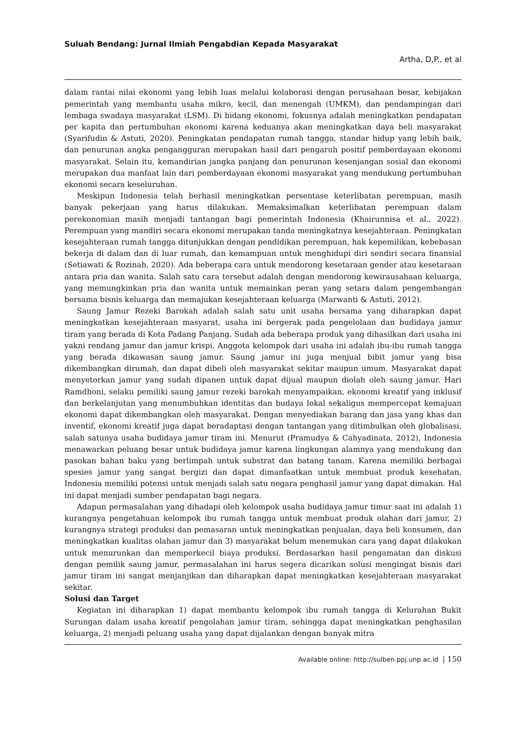Suluah Bendang: Jurnal Ilmiah Pengabdian Kepada Masyarakat
Artha, D,P., et al
dalam rantai nilai ekonomi yang lebih luas melalui kolaborasi dengan perusahaan besar, kebijakan pemerintah yang membantu usaha mikro, kecil, dan menengah (UMKM), dan pendampingan dari lembaga swadaya masyarakat (LSM). Di bidang ekonomi, fokusnya adalah meningkatkan pendapatan per kapita dan pertumbuhan ekonomi karena keduanya akan meningkatkan daya beli masyarakat (Syarifudin & Astuti, 2020). Peningkatan pendapatan rumah tangga, standar hidup yang lebih baik, dan penurunan angka pengangguran merupakan hasil dari pengaruh positif pemberdayaan ekonomi masyarakat. Selain itu, kemandirian jangka panjang dan penurunan kesenjangan sosial dan ekonomi merupakan dua manfaat lain dari pemberdayaan ekonomi masyarakat yang mendukung pertumbuhan ekonomi secara keseluruhan.
Meskipun Indonesia telah berhasil meningkatkan persentase keterlibatan perempuan, masih banyak pekerjaan yang harus dilakukan. Memaksimalkan keterlibatan perempuan dalam perekonomian masih menjadi tantangan bagi pemerintah Indonesia (Khairunnisa et al., 2022). Perempuan yang mandiri secara ekonomi merupakan tanda meningkatnya kesejahteraan. Peningkatan kesejahteraan rumah tangga ditunjukkan dengan pendidikan perempuan, hak kepemilikan, kebebasan bekerja di dalam dan di luar rumah, dan kemampuan untuk menghidupi diri sendiri secara finansial (Setiawati & Rozinah, 2020). Ada beberapa cara untuk mendorong kesetaraan gender atau kesetaraan antara pria dan wanita. Salah satu cara tersebut adalah dengan mendorong kewirausahaan keluarga, yang memungkinkan pria dan wanita untuk memainkan peran yang setara dalam pengembangan bersama bisnis keluarga dan memajukan kesejahteraan keluarga (Marwanti & Astuti, 2012).
Saung Jamur Rezeki Barokah adalah salah satu unit usaha bersama yang diharapkan dapat meningkatkan kesejahteraan masyarat, usaha ini bergerak pada pengelolaan dan budidaya jamur tiram yang berada di Kota Padang Panjang. Sudah ada beberapa produk yang dihasilkan dari usaha ini yakni rendang jamur dan jamur krispi. Anggota kelompok dari usaha ini adalah ibu-ibu rumah tangga yang berada dikawasan saung jamur. Saung jamur ini juga menjual bibit jamur yang bisa dikembangkan dirumah, dan dapat dibeli oleh masyarakat sekitar maupun umum. Masyarakat dapat menyetorkan jamur yang sudah dipanen untuk dapat dijual maupun diolah oleh saung jamur. Hari Ramdhoni, selaku pemiliki saung jamur rezeki barokah menyampaikan, ekonomi kreatif yang inklusif dan berkelanjutan yang menumbuhkan identitas dan budaya lokal sekaligus mempercepat kemajuan ekonomi dapat dikembangkan oleh masyarakat. Dengan menyediakan barang dan jasa yang khas dan inventif, ekonomi kreatif juga dapat beradaptasi dengan tantangan yang ditimbulkan oleh globalisasi, salah satunya usaha budidaya jamur tiram ini. Menurut (Pramudya & Cahyadinata, 2012), Indonesia menawarkan peluang besar untuk budidaya jamur karena lingkungan alamnya yang mendukung dan pasokan bahan baku yang berlimpah untuk substrat dan batang tanam. Karena memiliki berbagai spesies jamur yang sangat bergizi dan dapat dimanfaatkan untuk membuat produk kesehatan, Indonesia memiliki potensi untuk menjadi salah satu negara penghasil jamur yang dapat dimakan. Hal ini dapat menjadi sumber pendapatan bagi negara.
Adapun permasalahan yang dihadapi oleh kelompok usaha budidaya jamur timur saat ini adalah 1) kurangnya pengetahuan kelompok ibu rumah tangga untuk membuat produk olahan dari jamur, 2) kurangnya strategi produksi dan pemasaran untuk meningkatkan penjualan, daya beli konsumen, dan meningkatkan kualitas olahan jamur dan 3) masyarakat belum menemukan cara yang dapat dilakukan untuk menurunkan dan memperkecil biaya produksi. Berdasarkan hasil pengamatan dan diskusi dengan pemilik saung jamur, permasalahan ini harus segera dicarikan solusi mengingat bisnis dari jamur tiram ini sangat menjanjikan dan diharapkan dapat meningkatkan kesejahteraan masyarakat sekitar.
Solusi dan Target
Kegiatan ini diharapkan 1) dapat membantu kelompok ibu rumah tangga di Kelurahan Bukit Surungan dalam usaha kreatif pengolahan jamur tiram, sehingga dapat meningkatkan penghasilan keluarga, 2) menjadi peluang usaha yang dapat dijalankan dengan banyak mitra
Available online: http://sulben.ppj.unp.ac.id | 150